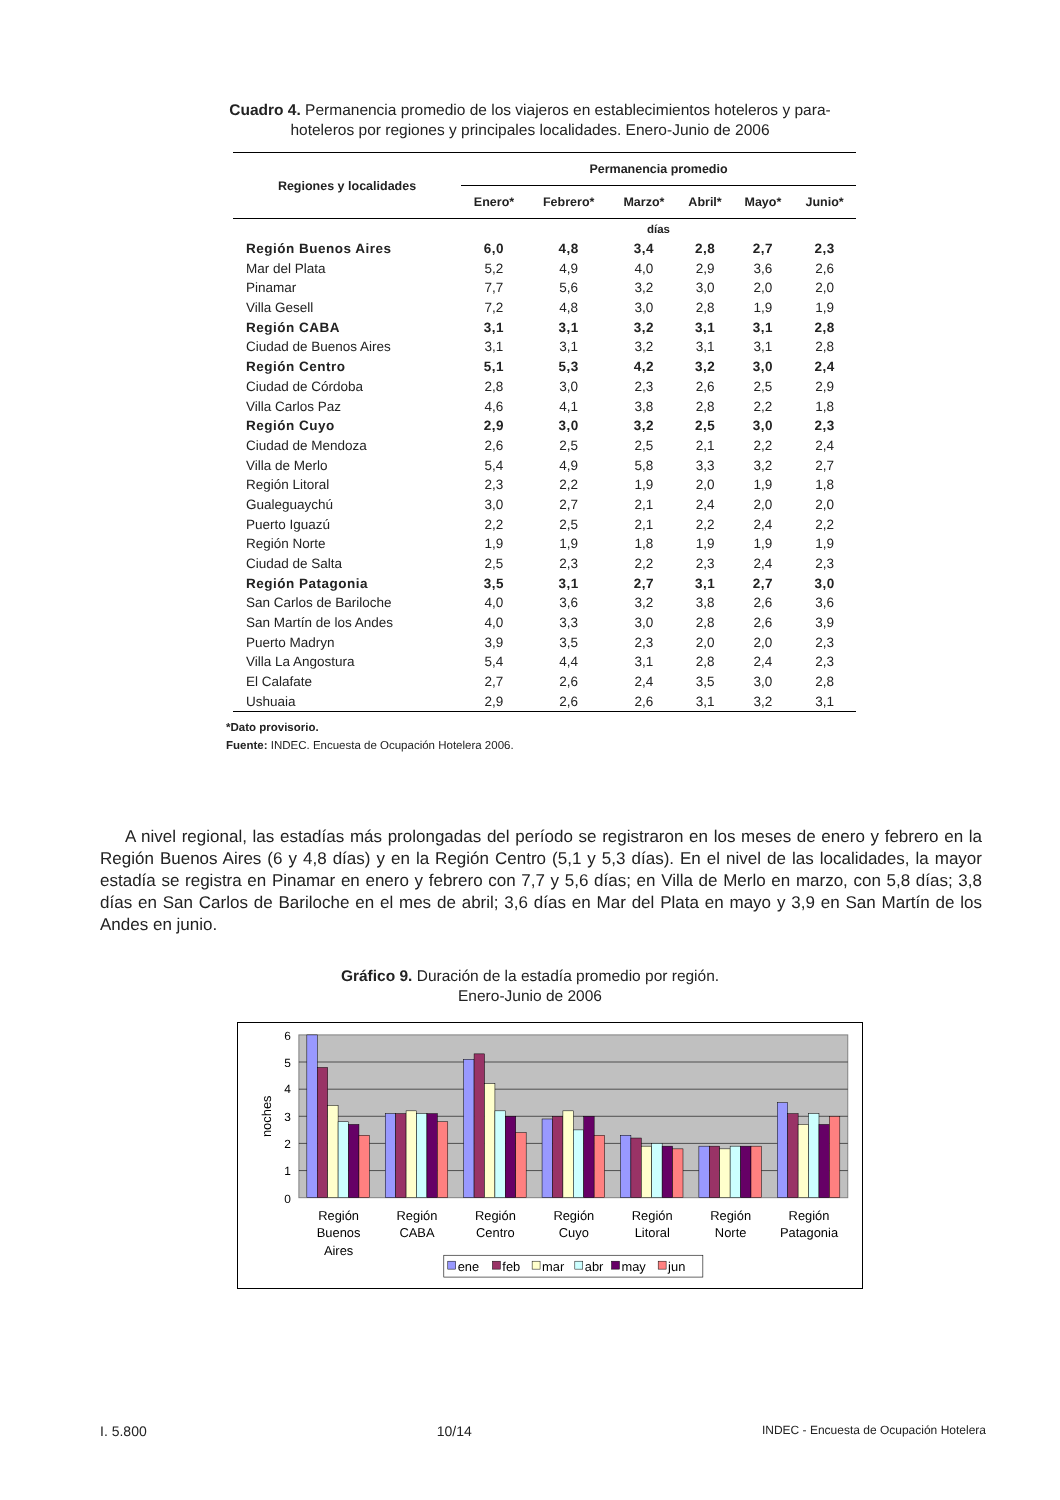Cuadro 4. Permanencia promedio de los viajeros en establecimientos hoteleros y para-hoteleros por regiones y principales localidades. Enero-Junio de 2006
| Regiones y localidades | Permanencia promedio | | | | | |
| --- | --- | --- | --- | --- | --- | --- |
| | Enero* | Febrero* | Marzo* | Abril* | Mayo* | Junio* |
| | días | | | | | |
| Región Buenos Aires | 6,0 | 4,8 | 3,4 | 2,8 | 2,7 | 2,3 |
| Mar del Plata | 5,2 | 4,9 | 4,0 | 2,9 | 3,6 | 2,6 |
| Pinamar | 7,7 | 5,6 | 3,2 | 3,0 | 2,0 | 2,0 |
| Villa Gesell | 7,2 | 4,8 | 3,0 | 2,8 | 1,9 | 1,9 |
| Región CABA | 3,1 | 3,1 | 3,2 | 3,1 | 3,1 | 2,8 |
| Ciudad de Buenos Aires | 3,1 | 3,1 | 3,2 | 3,1 | 3,1 | 2,8 |
| Región Centro | 5,1 | 5,3 | 4,2 | 3,2 | 3,0 | 2,4 |
| Ciudad de Córdoba | 2,8 | 3,0 | 2,3 | 2,6 | 2,5 | 2,9 |
| Villa Carlos Paz | 4,6 | 4,1 | 3,8 | 2,8 | 2,2 | 1,8 |
| Región Cuyo | 2,9 | 3,0 | 3,2 | 2,5 | 3,0 | 2,3 |
| Ciudad de Mendoza | 2,6 | 2,5 | 2,5 | 2,1 | 2,2 | 2,4 |
| Villa de Merlo | 5,4 | 4,9 | 5,8 | 3,3 | 3,2 | 2,7 |
| Región Litoral | 2,3 | 2,2 | 1,9 | 2,0 | 1,9 | 1,8 |
| Gualeguaychú | 3,0 | 2,7 | 2,1 | 2,4 | 2,0 | 2,0 |
| Puerto Iguazú | 2,2 | 2,5 | 2,1 | 2,2 | 2,4 | 2,2 |
| Región Norte | 1,9 | 1,9 | 1,8 | 1,9 | 1,9 | 1,9 |
| Ciudad de Salta | 2,5 | 2,3 | 2,2 | 2,3 | 2,4 | 2,3 |
| Región Patagonia | 3,5 | 3,1 | 2,7 | 3,1 | 2,7 | 3,0 |
| San Carlos de Bariloche | 4,0 | 3,6 | 3,2 | 3,8 | 2,6 | 3,6 |
| San Martín de los Andes | 4,0 | 3,3 | 3,0 | 2,8 | 2,6 | 3,9 |
| Puerto Madryn | 3,9 | 3,5 | 2,3 | 2,0 | 2,0 | 2,3 |
| Villa La Angostura | 5,4 | 4,4 | 3,1 | 2,8 | 2,4 | 2,3 |
| El Calafate | 2,7 | 2,6 | 2,4 | 3,5 | 3,0 | 2,8 |
| Ushuaia | 2,9 | 2,6 | 2,6 | 3,1 | 3,2 | 3,1 |
*Dato provisorio.
Fuente: INDEC. Encuesta de Ocupación Hotelera 2006.
A nivel regional, las estadías más prolongadas del período se registraron en los meses de enero y febrero en la Región Buenos Aires (6 y 4,8 días) y en la Región Centro (5,1 y 5,3 días). En el nivel de las localidades, la mayor estadía se registra en Pinamar en enero y febrero con 7,7 y 5,6 días; en Villa de Merlo en marzo, con 5,8 días; 3,8 días en San Carlos de Bariloche en el mes de abril; 3,6 días en Mar del Plata en mayo y 3,9 en San Martín de los Andes en junio.
Gráfico 9. Duración de la estadía promedio por región.
Enero-Junio de 2006
0
1
2
3
4
5
6
noches
Región
Buenos
Aires
Región
CABA
Región
Centro
Región
Cuyo
Región
Litoral
Región
Norte
Región
Patagonia
ene
feb
mar
abr
may
jun
I. 5.800 10/14 INDEC - Encuesta de Ocupación Hotelera